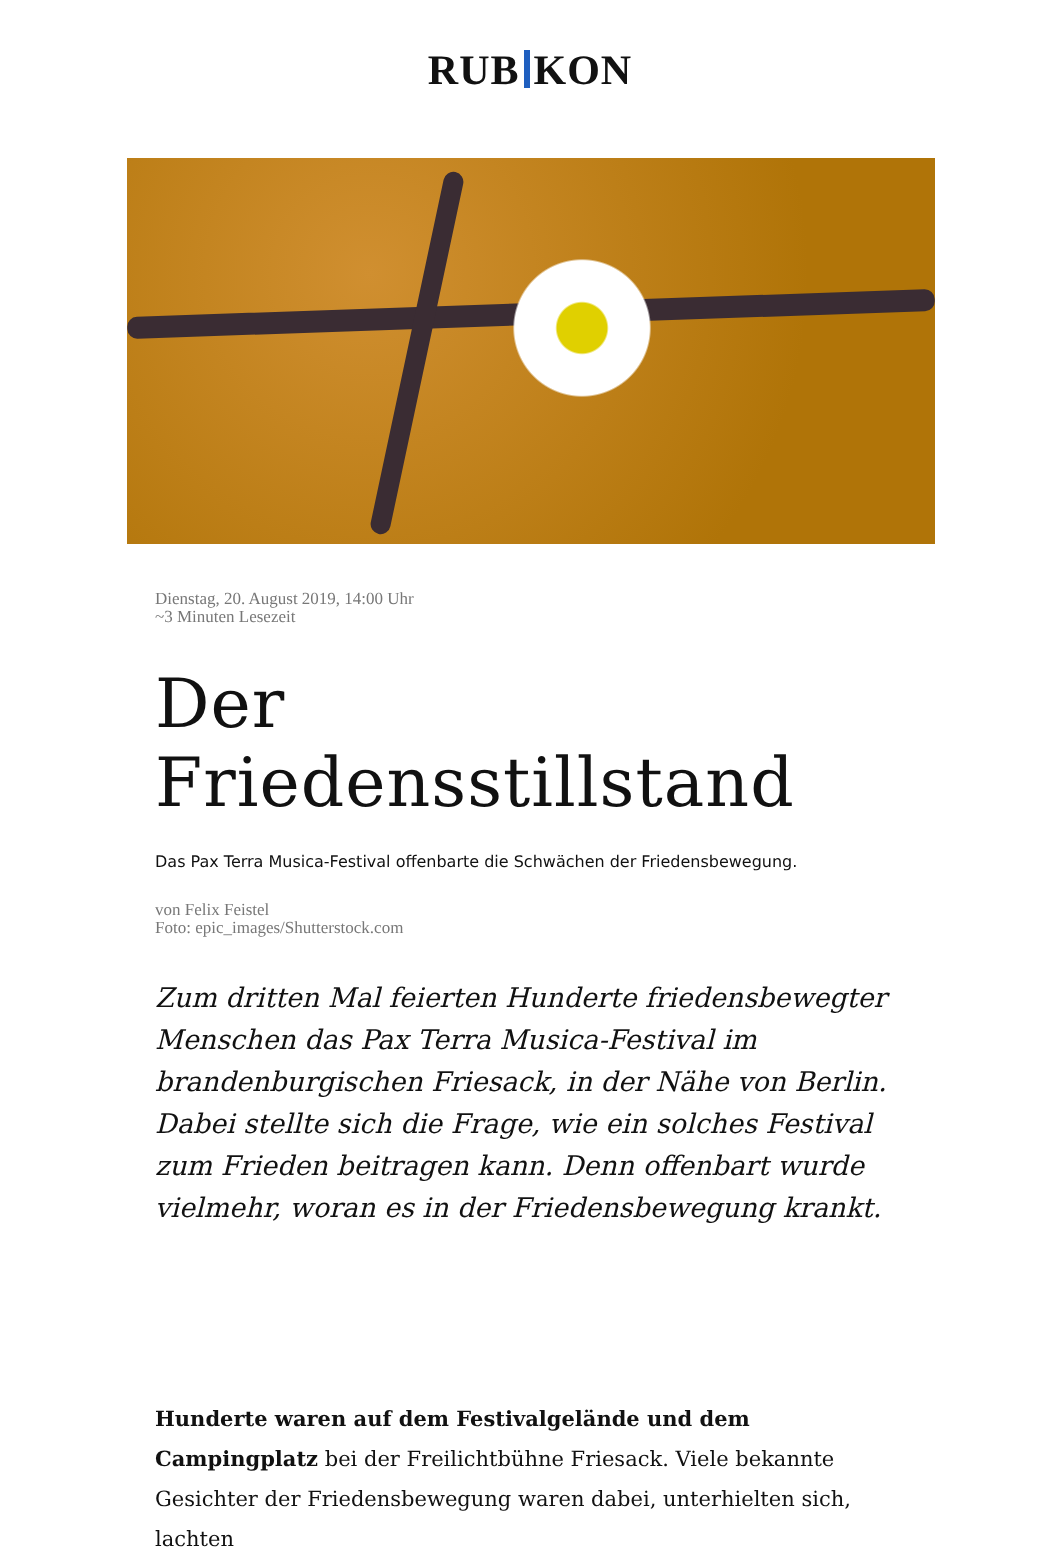RUB KON
Dienstag, 20. August 2019, 14:00 Uhr
~3 Minuten Lesezeit
Der Friedensstillstand
Das Pax Terra Musica-Festival offenbarte die Schwächen der Friedensbewegung.
von Felix Feistel
Foto: epic_images/Shutterstock.com
Zum dritten Mal feierten Hunderte friedensbewegter Menschen das Pax Terra Musica-Festival im brandenburgischen Friesack, in der Nähe von Berlin. Dabei stellte sich die Frage, wie ein solches Festival zum Frieden beitragen kann. Denn offenbart wurde vielmehr, woran es in der Friedensbewegung krankt.
Hunderte waren auf dem Festivalgelände und dem Campingplatz bei der Freilichtbühne Friesack. Viele bekannte Gesichter der Friedensbewegung waren dabei, unterhielten sich, lachten